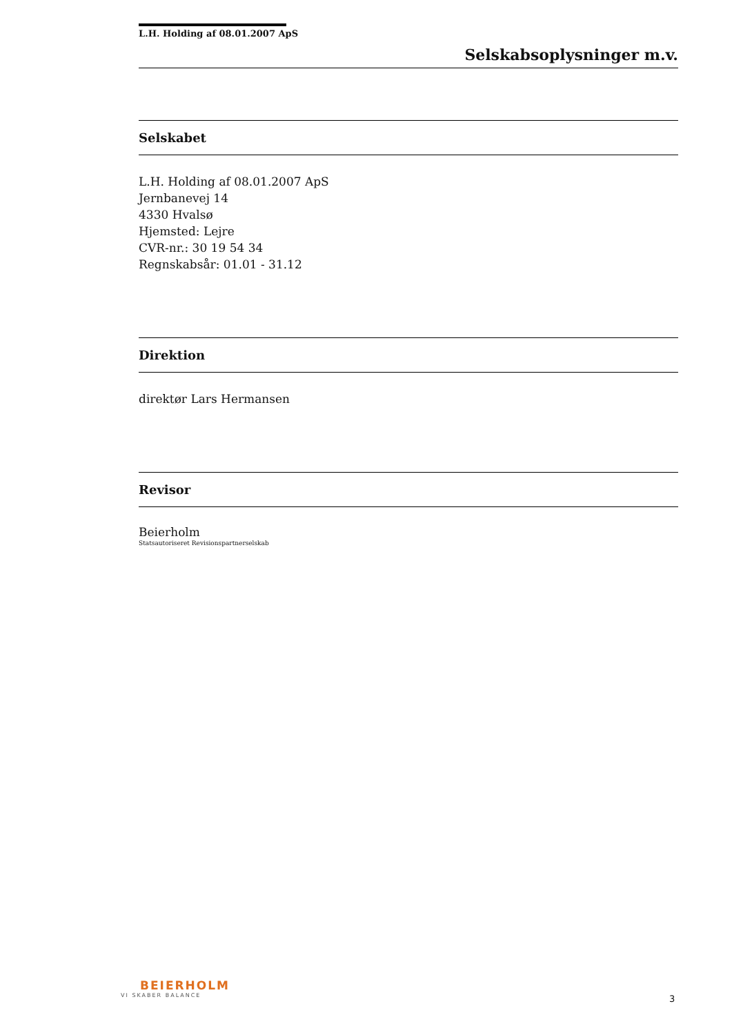L.H. Holding af 08.01.2007 ApS
Selskabsoplysninger m.v.
Selskabet
L.H. Holding af 08.01.2007 ApS
Jernbanevej 14
4330 Hvalsø
Hjemsted: Lejre
CVR-nr.: 30 19 54 34
Regnskabsår: 01.01 - 31.12
Direktion
direktør Lars Hermansen
Revisor
Beierholm
Statsautoriseret Revisionspartnerselskab
BEIERHOLM
VI SKABER BALANCE
3